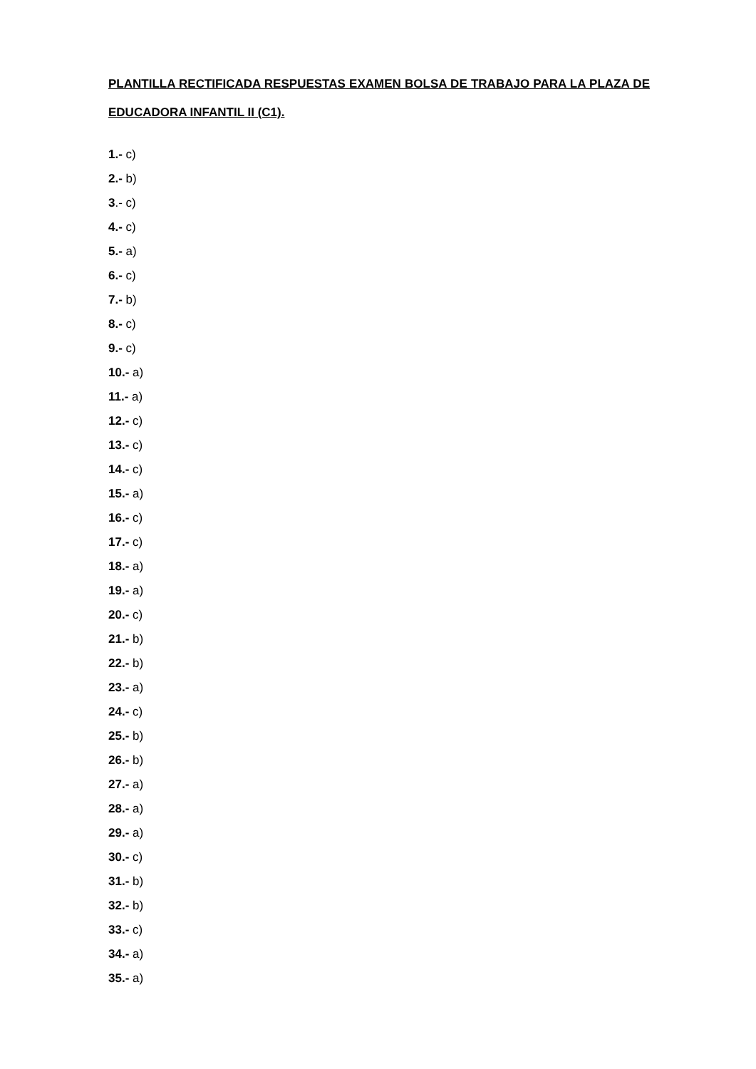PLANTILLA RECTIFICADA RESPUESTAS EXAMEN BOLSA DE TRABAJO PARA LA PLAZA DE EDUCADORA INFANTIL II (C1).
1.- c)
2.- b)
3.- c)
4.- c)
5.- a)
6.- c)
7.- b)
8.- c)
9.- c)
10.- a)
11.- a)
12.- c)
13.- c)
14.- c)
15.- a)
16.- c)
17.- c)
18.- a)
19.- a)
20.- c)
21.- b)
22.- b)
23.- a)
24.- c)
25.- b)
26.- b)
27.- a)
28.- a)
29.- a)
30.- c)
31.- b)
32.- b)
33.- c)
34.- a)
35.- a)